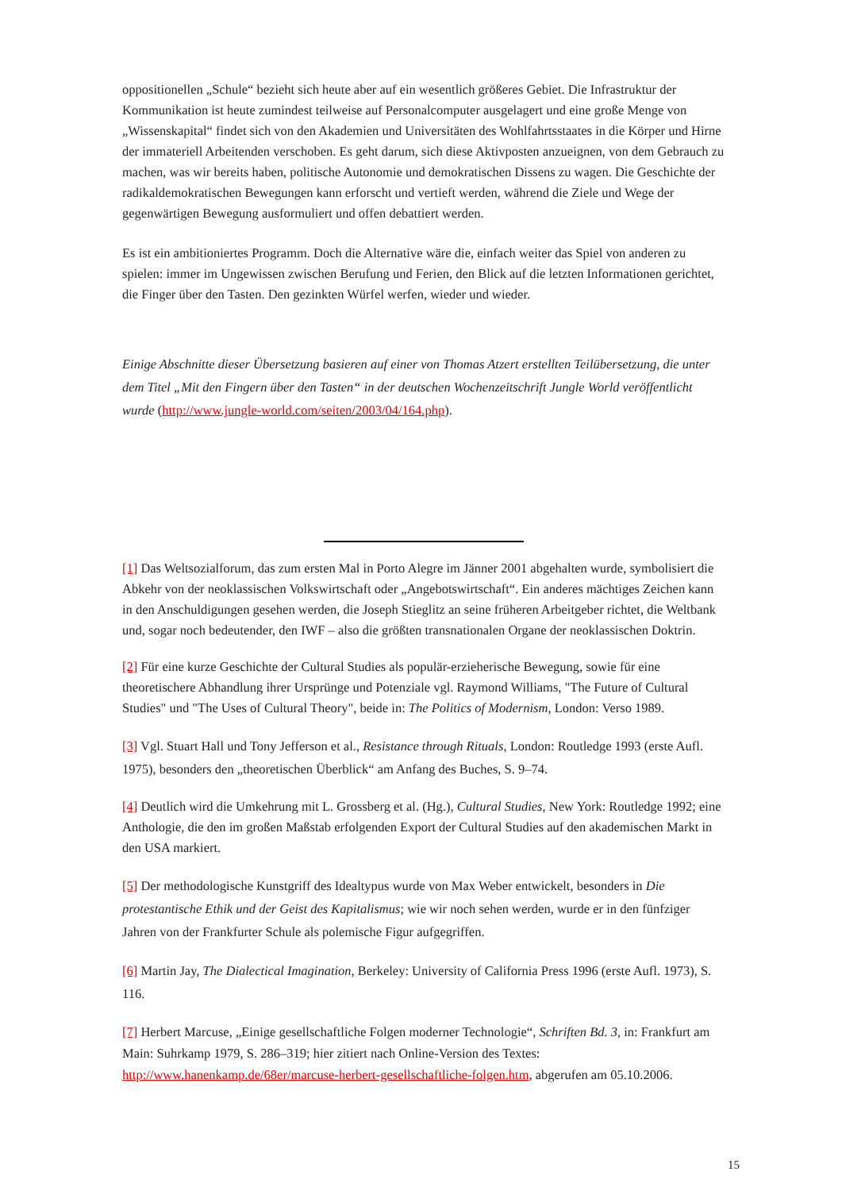oppositionellen „Schule“ bezieht sich heute aber auf ein wesentlich größeres Gebiet. Die Infrastruktur der Kommunikation ist heute zumindest teilweise auf Personalcomputer ausgelagert und eine große Menge von „Wissenskapital“ findet sich von den Akademien und Universitäten des Wohlfahrtsstaates in die Körper und Hirne der immateriell Arbeitenden verschoben. Es geht darum, sich diese Aktivposten anzueignen, von dem Gebrauch zu machen, was wir bereits haben, politische Autonomie und demokratischen Dissens zu wagen. Die Geschichte der radikaldemokratischen Bewegungen kann erforscht und vertieft werden, während die Ziele und Wege der gegenwärtigen Bewegung ausformuliert und offen debattiert werden.
Es ist ein ambitioniertes Programm. Doch die Alternative wäre die, einfach weiter das Spiel von anderen zu spielen: immer im Ungewissen zwischen Berufung und Ferien, den Blick auf die letzten Informationen gerichtet, die Finger über den Tasten. Den gezinkten Würfel werfen, wieder und wieder.
Einige Abschnitte dieser Übersetzung basieren auf einer von Thomas Atzert erstellten Teilübersetzung, die unter dem Titel „Mit den Fingern über den Tasten“ in der deutschen Wochenzeitschrift Jungle World veröffentlicht wurde (http://www.jungle-world.com/seiten/2003/04/164.php).
[1] Das Weltsozialforum, das zum ersten Mal in Porto Alegre im Jänner 2001 abgehalten wurde, symbolisiert die Abkehr von der neoklassischen Volkswirtschaft oder „Angebotswirtschaft“. Ein anderes mächtiges Zeichen kann in den Anschuldigungen gesehen werden, die Joseph Stieglitz an seine früheren Arbeitgeber richtet, die Weltbank und, sogar noch bedeutender, den IWF – also die größten transnationalen Organe der neoklassischen Doktrin.
[2] Für eine kurze Geschichte der Cultural Studies als populär-erzieherische Bewegung, sowie für eine theoretischere Abhandlung ihrer Ursprünge und Potenziale vgl. Raymond Williams, "The Future of Cultural Studies" und "The Uses of Cultural Theory", beide in: The Politics of Modernism, London: Verso 1989.
[3] Vgl. Stuart Hall und Tony Jefferson et al., Resistance through Rituals, London: Routledge 1993 (erste Aufl. 1975), besonders den „theoretischen Überblick“ am Anfang des Buches, S. 9–74.
[4] Deutlich wird die Umkehrung mit L. Grossberg et al. (Hg.), Cultural Studies, New York: Routledge 1992; eine Anthologie, die den im großen Maßstab erfolgenden Export der Cultural Studies auf den akademischen Markt in den USA markiert.
[5] Der methodologische Kunstgriff des Idealtypus wurde von Max Weber entwickelt, besonders in Die protestantische Ethik und der Geist des Kapitalismus; wie wir noch sehen werden, wurde er in den fünfziger Jahren von der Frankfurter Schule als polemische Figur aufgegriffen.
[6] Martin Jay, The Dialectical Imagination, Berkeley: University of California Press 1996 (erste Aufl. 1973), S. 116.
[7] Herbert Marcuse, „Einige gesellschaftliche Folgen moderner Technologie“, Schriften Bd. 3, in: Frankfurt am Main: Suhrkamp 1979, S. 286–319; hier zitiert nach Online-Version des Textes: http://www.hanenkamp.de/68er/marcuse-herbert-gesellschaftliche-folgen.htm, abgerufen am 05.10.2006.
15